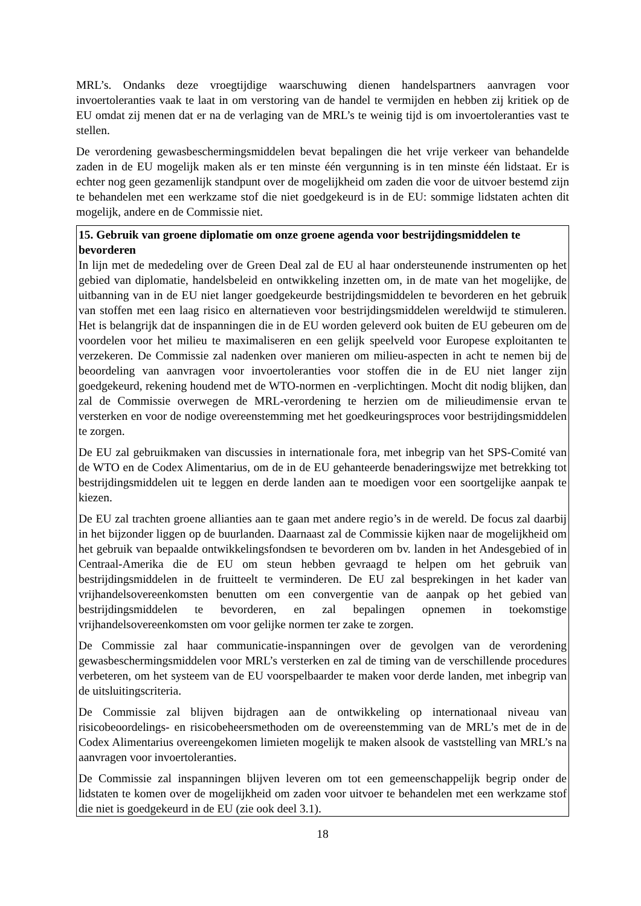MRL’s. Ondanks deze vroegtijdige waarschuwing dienen handelspartners aanvragen voor invoertoleranties vaak te laat in om verstoring van de handel te vermijden en hebben zij kritiek op de EU omdat zij menen dat er na de verlaging van de MRL’s te weinig tijd is om invoertoleranties vast te stellen.
De verordening gewasbeschermingsmiddelen bevat bepalingen die het vrije verkeer van behandelde zaden in de EU mogelijk maken als er ten minste één vergunning is in ten minste één lidstaat. Er is echter nog geen gezamenlijk standpunt over de mogelijkheid om zaden die voor de uitvoer bestemd zijn te behandelen met een werkzame stof die niet goedgekeurd is in de EU: sommige lidstaten achten dit mogelijk, andere en de Commissie niet.
15. Gebruik van groene diplomatie om onze groene agenda voor bestrijdingsmiddelen te bevorderen
In lijn met de mededeling over de Green Deal zal de EU al haar ondersteunende instrumenten op het gebied van diplomatie, handelsbeleid en ontwikkeling inzetten om, in de mate van het mogelijke, de uitbanning van in de EU niet langer goedgekeurde bestrijdingsmiddelen te bevorderen en het gebruik van stoffen met een laag risico en alternatieven voor bestrijdingsmiddelen wereldwijd te stimuleren. Het is belangrijk dat de inspanningen die in de EU worden geleverd ook buiten de EU gebeuren om de voordelen voor het milieu te maximaliseren en een gelijk speelveld voor Europese exploitanten te verzekeren. De Commissie zal nadenken over manieren om milieu-aspecten in acht te nemen bij de beoordeling van aanvragen voor invoertoleranties voor stoffen die in de EU niet langer zijn goedgekeurd, rekening houdend met de WTO-normen en -verplichtingen. Mocht dit nodig blijken, dan zal de Commissie overwegen de MRL-verordening te herzien om de milieudimensie ervan te versterken en voor de nodige overeenstemming met het goedkeuringsproces voor bestrijdingsmiddelen te zorgen.
De EU zal gebruikmaken van discussies in internationale fora, met inbegrip van het SPS-Comité van de WTO en de Codex Alimentarius, om de in de EU gehanteerde benaderingswijze met betrekking tot bestrijdingsmiddelen uit te leggen en derde landen aan te moedigen voor een soortgelijke aanpak te kiezen.
De EU zal trachten groene allianties aan te gaan met andere regio’s in de wereld. De focus zal daarbij in het bijzonder liggen op de buurlanden. Daarnaast zal de Commissie kijken naar de mogelijkheid om het gebruik van bepaalde ontwikkelingsfondsen te bevorderen om bv. landen in het Andesgebied of in Centraal-Amerika die de EU om steun hebben gevraagd te helpen om het gebruik van bestrijdingsmiddelen in de fruitteelt te verminderen. De EU zal besprekingen in het kader van vrijhandelsovereenkomsten benutten om een convergentie van de aanpak op het gebied van bestrijdingsmiddelen te bevorderen, en zal bepalingen opnemen in toekomstige vrijhandelsovereenkomsten om voor gelijke normen ter zake te zorgen.
De Commissie zal haar communicatie-inspanningen over de gevolgen van de verordening gewasbeschermingsmiddelen voor MRL’s versterken en zal de timing van de verschillende procedures verbeteren, om het systeem van de EU voorspelbaarder te maken voor derde landen, met inbegrip van de uitsluitingscriteria.
De Commissie zal blijven bijdragen aan de ontwikkeling op internationaal niveau van risicobeoordelings- en risicobeheersmethoden om de overeenstemming van de MRL’s met de in de Codex Alimentarius overeengekomen limieten mogelijk te maken alsook de vaststelling van MRL’s na aanvragen voor invoertoleranties.
De Commissie zal inspanningen blijven leveren om tot een gemeenschappelijk begrip onder de lidstaten te komen over de mogelijkheid om zaden voor uitvoer te behandelen met een werkzame stof die niet is goedgekeurd in de EU (zie ook deel 3.1).
18